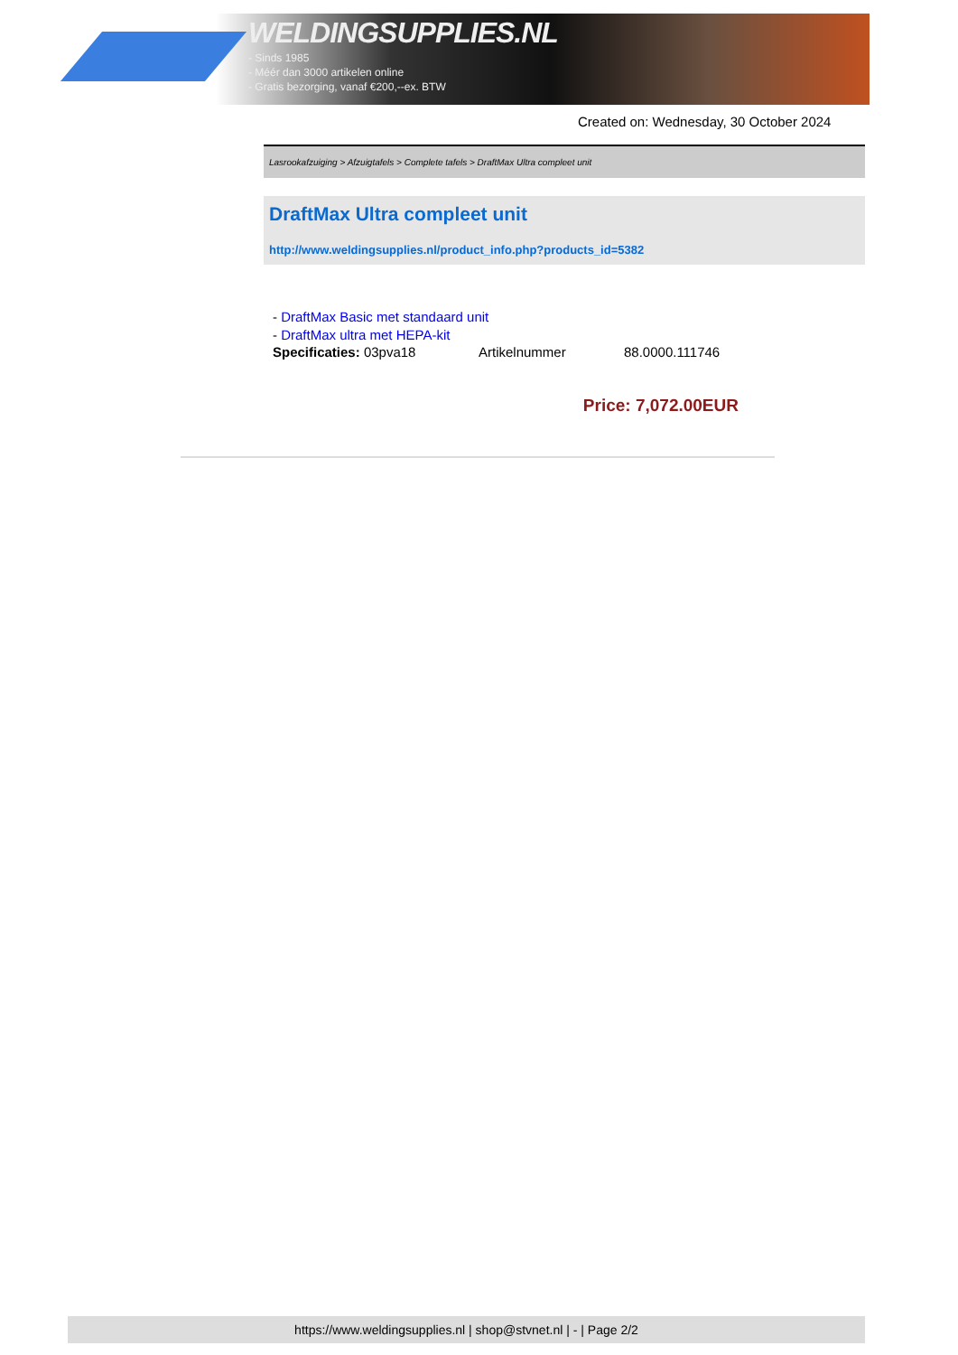WELDINGSUPPLIES.NL
- Sinds 1985
- Méér dan 3000 artikelen online
- Gratis bezorging, vanaf €200,--ex. BTW
Created on: Wednesday, 30 October 2024
Lasrookafzuiging > Afzuigtafels > Complete tafels > DraftMax Ultra compleet unit
DraftMax Ultra compleet unit
http://www.weldingsupplies.nl/product_info.php?products_id=5382
- DraftMax Basic met standaard unit
- DraftMax ultra met HEPA-kit
Specificaties: 03pva18 Artikelnummer 88.0000.111746
Price: 7,072.00EUR
https://www.weldingsupplies.nl | shop@stvnet.nl | - | Page 2/2